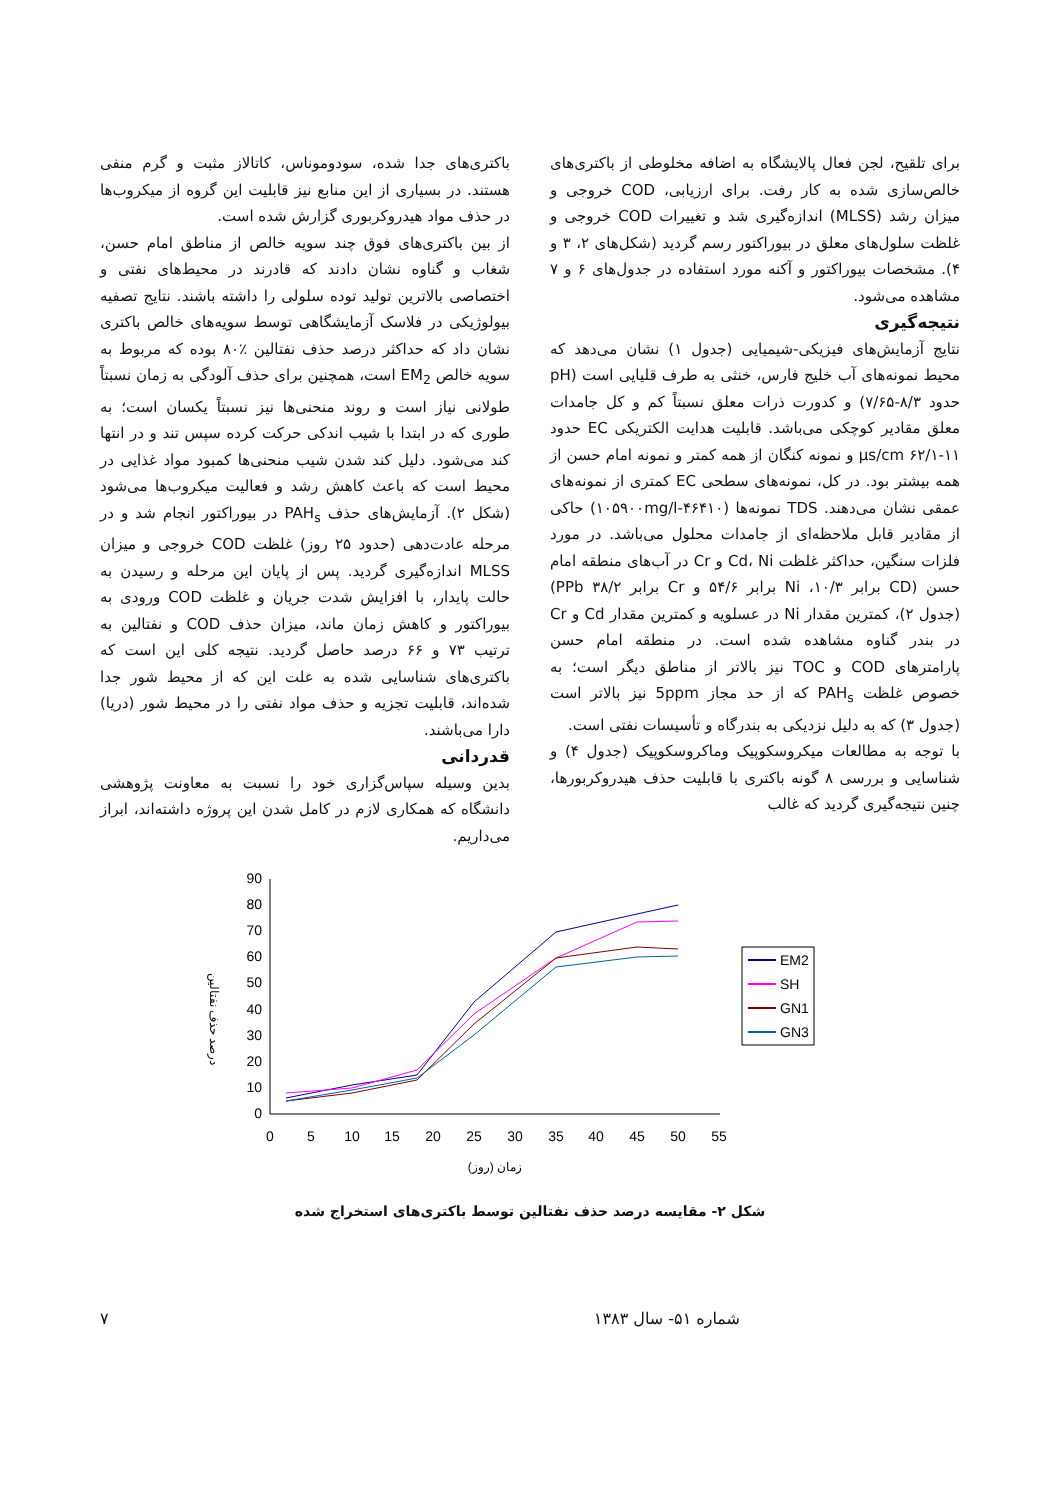برای تلقیح، لجن فعال پالایشگاه به اضافه مخلوطی از باکتری‌های خالص‌سازی شده به کار رفت. برای ارزیابی، COD خروجی و میزان رشد (MLSS) اندازه‌گیری شد و تغییرات COD خروجی و غلظت سلول‌های معلق در بیوراکتور رسم گردید (شکل‌های ۲، ۳ و ۴). مشخصات بیوراکتور و آکنه مورد استفاده در جدول‌های ۶ و ۷ مشاهده می‌شود.
نتیجه‌گیری
نتایج آزمایش‌های فیزیکی-شیمیایی (جدول ۱) نشان می‌دهد که محیط نمونه‌های آب خلیج فارس، خنثی به طرف قلیایی است (pH حدود ۸/۳-۷/۶۵) و کدورت ذرات معلق نسبتاً کم و کل جامدات معلق مقادیر کوچکی می‌باشد. قابلیت هدایت الکتریکی EC حدود µs/cm ۶۲/۱-۱۱ و نمونه کنگان از همه کمتر و نمونه امام حسن از همه بیشتر بود. در کل، نمونه‌های سطحی EC کمتری از نمونه‌های عمقی نشان می‌دهند. TDS نمونه‌ها (۴۶۴۱۰-۱۰۵۹۰۰mg/l) حاکی از مقادیر قابل ملاحظه‌ای از جامدات محلول می‌باشد. در مورد فلزات سنگین، حداکثر غلظت Cd، Ni و Cr در آب‌های منطقه امام حسن (CD برابر ۱۰/۳، Ni برابر ۵۴/۶ و Cr برابر ۳۸/۲ PPb) (جدول ۲)، کمترین مقدار Ni در عسلویه و کمترین مقدار Cd و Cr در بندر گناوه مشاهده شده است. در منطقه امام حسن پارامترهای COD و TOC نیز بالاتر از مناطق دیگر است؛ به خصوص غلظت PAH<sub>s</sub> که از حد مجاز 5ppm نیز بالاتر است (جدول ۳) که به دلیل نزدیکی به بندرگاه و تأسیسات نفتی است.
با توجه به مطالعات میکروسکوپیک وماکروسکوپیک (جدول ۴) و شناسایی و بررسی ۸ گونه باکتری با قابلیت حذف هیدروکربورها، چنین نتیجه‌گیری گردید که غالب
باکتری‌های جدا شده، سودوموناس، کاتالاز مثبت و گرم منفی هستند. در بسیاری از این منابع نیز قابلیت این گروه از میکروب‌ها در حذف مواد هیدروکربوری گزارش شده است.
از بین باکتری‌های فوق چند سویه خالص از مناطق امام حسن، شغاب و گناوه نشان دادند که قادرند در محیط‌های نفتی و اختصاصی بالاترین تولید توده سلولی را داشته باشند. نتایج تصفیه بیولوژیکی در فلاسک آزمایشگاهی توسط سویه‌های خالص باکتری نشان داد که حداکثر درصد حذف نفتالین ٪۸۰ بوده که مربوط به سویه خالص EM<sub>2</sub> است، همچنین برای حذف آلودگی به زمان نسبتاً طولانی نیاز است و روند منحنی‌ها نیز نسبتاً یکسان است؛ به طوری که در ابتدا با شیب اندکی حرکت کرده سپس تند و در انتها کند می‌شود. دلیل کند شدن شیب منحنی‌ها کمبود مواد غذایی در محیط است که باعث کاهش رشد و فعالیت میکروب‌ها می‌شود (شکل ۲). آزمایش‌های حذف PAH<sub>s</sub> در بیوراکتور انجام شد و در مرحله عادت‌دهی (حدود ۲۵ روز) غلظت COD خروجی و میزان MLSS اندازه‌گیری گردید. پس از پایان این مرحله و رسیدن به حالت پایدار، با افزایش شدت جریان و غلظت COD ورودی به بیوراکتور و کاهش زمان ماند، میزان حذف COD و نفتالین به ترتیب ۷۳ و ۶۶ درصد حاصل گردید. نتیجه کلی این است که باکتری‌های شناسایی شده به علت این که از محیط شور جدا شده‌اند، قابلیت تجزیه و حذف مواد نفتی را در محیط شور (دریا) دارا می‌باشند.
قدردانی
بدین وسیله سپاس‌گزاری خود را نسبت به معاونت پژوهشی دانشگاه که همکاری لازم در کامل شدن این پروژه داشته‌اند، ابراز می‌داریم.
درصد حذف نفتالین
0
10
20
30
40
50
60
70
80
90
0
5
10
15
20
25
30
35
40
45
50
55
زمان (روز)
EM2
SH
GN1
GN3
شکل ۲- مقایسه درصد حذف نفتالین توسط باکتری‌های استخراج شده
شماره ۵۱- سال ۱۳۸۳ ۷